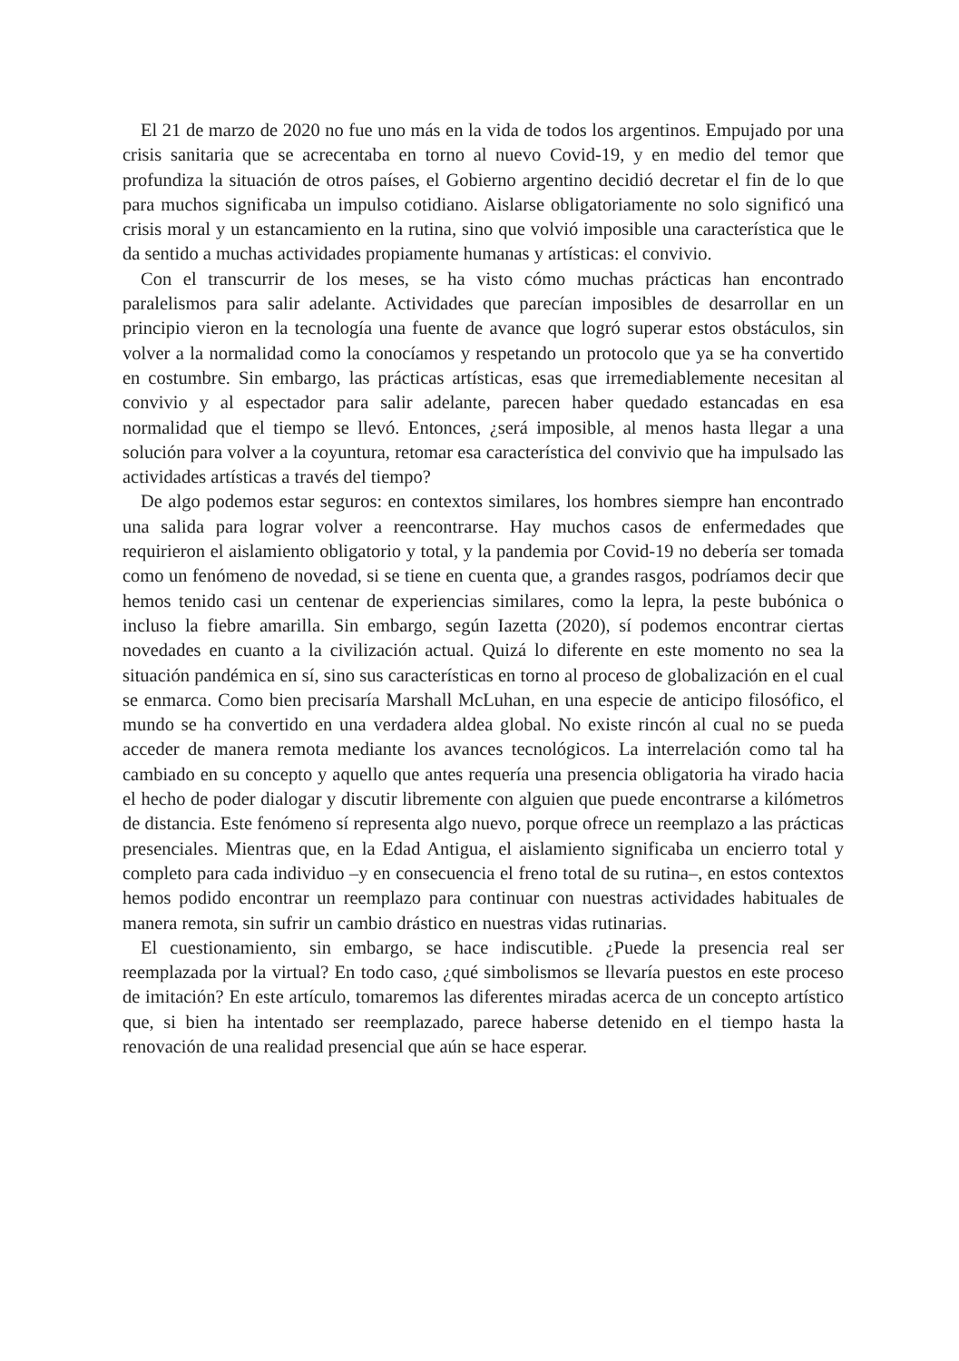El 21 de marzo de 2020 no fue uno más en la vida de todos los argentinos. Empujado por una crisis sanitaria que se acrecentaba en torno al nuevo Covid-19, y en medio del temor que profundiza la situación de otros países, el Gobierno argentino decidió decretar el fin de lo que para muchos significaba un impulso cotidiano. Aislarse obligatoriamente no solo significó una crisis moral y un estancamiento en la rutina, sino que volvió imposible una característica que le da sentido a muchas actividades propiamente humanas y artísticas: el convivio.
Con el transcurrir de los meses, se ha visto cómo muchas prácticas han encontrado paralelismos para salir adelante. Actividades que parecían imposibles de desarrollar en un principio vieron en la tecnología una fuente de avance que logró superar estos obstáculos, sin volver a la normalidad como la conocíamos y respetando un protocolo que ya se ha convertido en costumbre. Sin embargo, las prácticas artísticas, esas que irremediablemente necesitan al convivio y al espectador para salir adelante, parecen haber quedado estancadas en esa normalidad que el tiempo se llevó. Entonces, ¿será imposible, al menos hasta llegar a una solución para volver a la coyuntura, retomar esa característica del convivio que ha impulsado las actividades artísticas a través del tiempo?
De algo podemos estar seguros: en contextos similares, los hombres siempre han encontrado una salida para lograr volver a reencontrarse. Hay muchos casos de enfermedades que requirieron el aislamiento obligatorio y total, y la pandemia por Covid-19 no debería ser tomada como un fenómeno de novedad, si se tiene en cuenta que, a grandes rasgos, podríamos decir que hemos tenido casi un centenar de experiencias similares, como la lepra, la peste bubónica o incluso la fiebre amarilla. Sin embargo, según Iazetta (2020), sí podemos encontrar ciertas novedades en cuanto a la civilización actual. Quizá lo diferente en este momento no sea la situación pandémica en sí, sino sus características en torno al proceso de globalización en el cual se enmarca. Como bien precisaría Marshall McLuhan, en una especie de anticipo filosófico, el mundo se ha convertido en una verdadera aldea global. No existe rincón al cual no se pueda acceder de manera remota mediante los avances tecnológicos. La interrelación como tal ha cambiado en su concepto y aquello que antes requería una presencia obligatoria ha virado hacia el hecho de poder dialogar y discutir libremente con alguien que puede encontrarse a kilómetros de distancia. Este fenómeno sí representa algo nuevo, porque ofrece un reemplazo a las prácticas presenciales. Mientras que, en la Edad Antigua, el aislamiento significaba un encierro total y completo para cada individuo –y en consecuencia el freno total de su rutina–, en estos contextos hemos podido encontrar un reemplazo para continuar con nuestras actividades habituales de manera remota, sin sufrir un cambio drástico en nuestras vidas rutinarias.
El cuestionamiento, sin embargo, se hace indiscutible. ¿Puede la presencia real ser reemplazada por la virtual? En todo caso, ¿qué simbolismos se llevaría puestos en este proceso de imitación? En este artículo, tomaremos las diferentes miradas acerca de un concepto artístico que, si bien ha intentado ser reemplazado, parece haberse detenido en el tiempo hasta la renovación de una realidad presencial que aún se hace esperar.